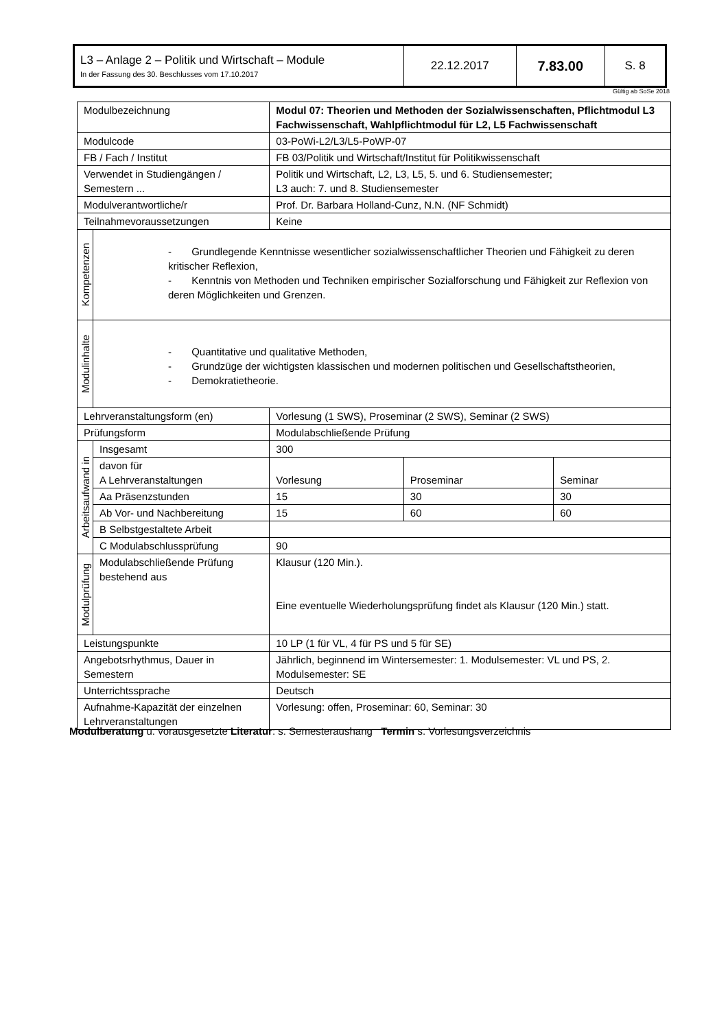| L3 – Anlage 2 – Politik und Wirtschaft – Module In der Fassung des 30. Beschlusses vom 17.10.2017 | 22.12.2017 | 7.83.00 | S. 8 |
Gültig ab SoSe 2018
| Modulbezeichnung | | Modul 07: Theorien und Methoden der Sozialwissenschaften, Pflichtmodul L3 Fachwissenschaft, Wahlpflichtmodul für L2, L5 Fachwissenschaft | | |
| Modulcode | | 03-PoWi-L2/L3/L5-PoWP-07 | | |
| FB / Fach / Institut | | FB 03/Politik und Wirtschaft/Institut für Politikwissenschaft | | |
| Verwendet in Studiengängen / Semestern ... | | Politik und Wirtschaft, L2, L3, L5, 5. und 6. Studiensemester; L3 auch: 7. und 8. Studiensemester | | |
| Modulverantwortliche/r | | Prof. Dr. Barbara Holland-Cunz, N.N. (NF Schmidt) | | |
| Teilnahmevoraussetzungen | | Keine | | |
| Kompetenzen | - Grundlegende Kenntnisse wesentlicher sozialwissenschaftlicher Theorien und Fähigkeit zu deren kritischer Reflexion, - Kenntnis von Methoden und Techniken empirischer Sozialforschung und Fähigkeit zur Reflexion von deren Möglichkeiten und Grenzen. | | | |
| Modulinhalte | - Quantitative und qualitative Methoden, - Grundzüge der wichtigsten klassischen und modernen politischen und Gesellschaftstheorien, - Demokratietheorie. | | | |
| Lehrveranstaltungsform (en) | | Vorlesung (1 SWS), Proseminar (2 SWS), Seminar (2 SWS) | | |
| Prüfungsform | | Modulabschließende Prüfung | | |
| Arbeitsaufwand in | Insgesamt | 300 | | |
| | davon für A Lehrveranstaltungen | Vorlesung | Proseminar | Seminar |
| | Aa Präsenzstunden | 15 | 30 | 30 |
| | Ab Vor- und Nachbereitung | 15 | 60 | 60 |
| | B Selbstgestaltete Arbeit | | | |
| | C Modulabschlussprüfung | 90 | | |
| Modulprüfung | Modulabschließende Prüfung bestehend aus | Klausur (120 Min.). Eine eventuelle Wiederholungsprüfung findet als Klausur (120 Min.) statt. | | |
| Leistungspunkte | | 10 LP (1 für VL, 4 für PS und 5 für SE) | | |
| Angebotsrhythmus, Dauer in Semestern | | Jährlich, beginnend im Wintersemester: 1. Modulsemester: VL und PS, 2. Modulsemester: SE | | |
| Unterrichtssprache | | Deutsch | | |
| Aufnahme-Kapazität der einzelnen Lehrveranstaltungen | | Vorlesung: offen, Proseminar: 60, Seminar: 30 | | |
Modulberatung u. vorausgesetzte Literatur: s. Semesteraushang Termin s. Vorlesungsverzeichnis